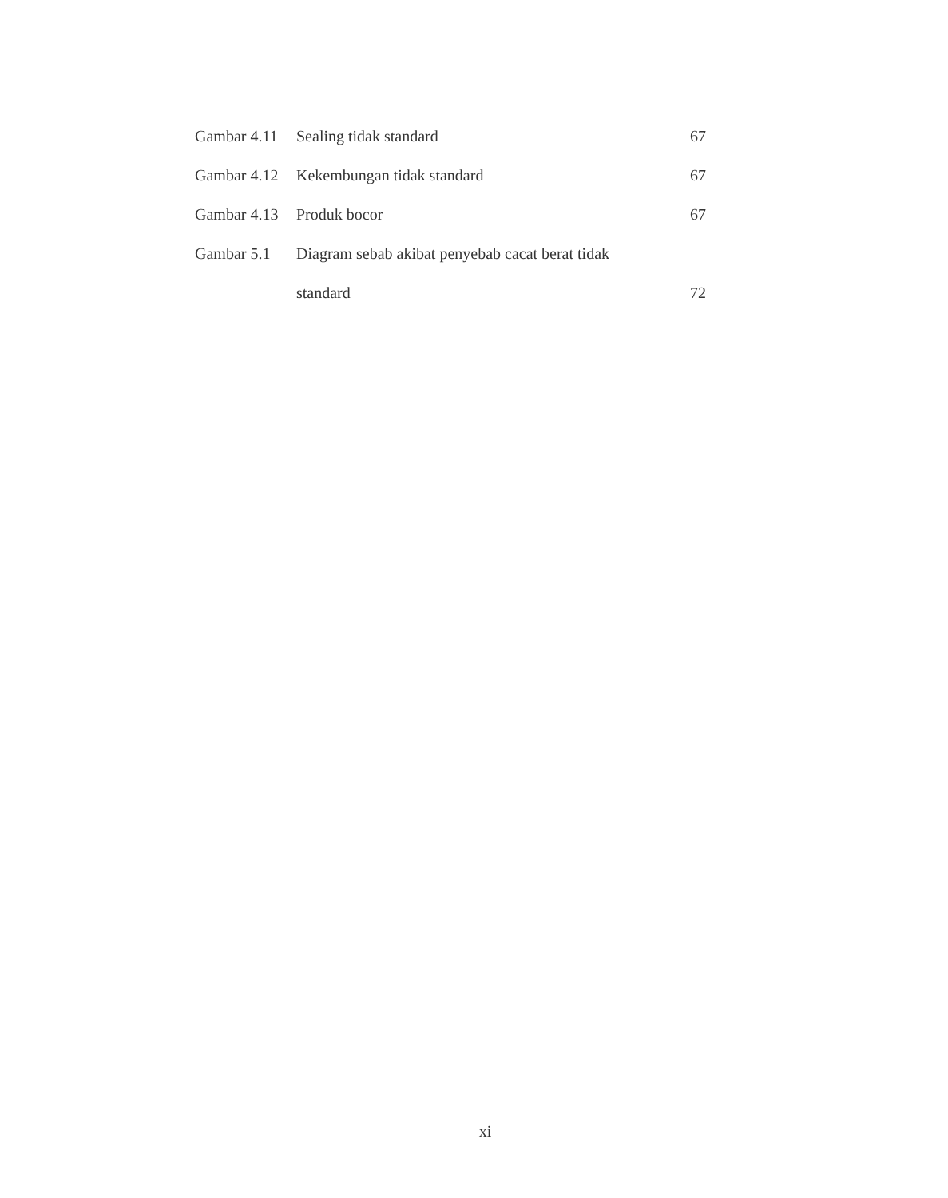| Gambar 4.11 | Sealing tidak standard | 67 |
| Gambar 4.12 | Kekembungan tidak standard | 67 |
| Gambar 4.13 | Produk bocor | 67 |
| Gambar 5.1 | Diagram sebab akibat penyebab cacat berat tidak | |
| | standard | 72 |
xi